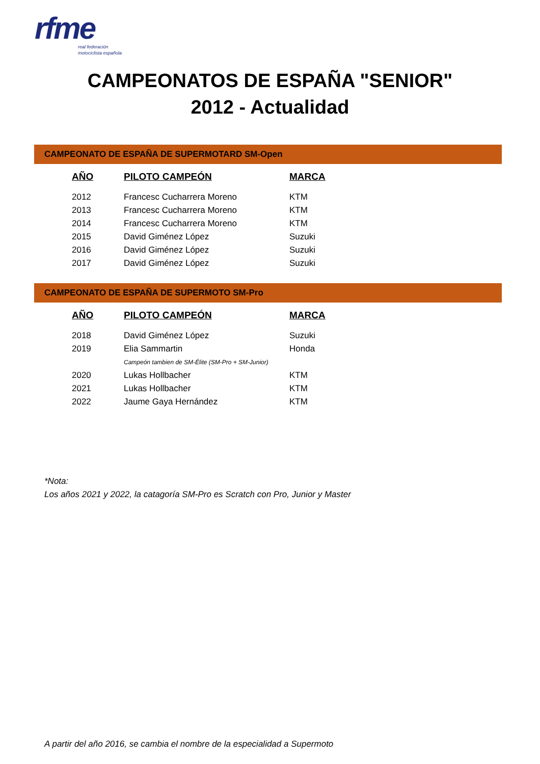rfme
real federación
motociclista española
CAMPEONATOS DE ESPAÑA "SENIOR"
2012 - Actualidad
CAMPEONATO DE ESPAÑA DE SUPERMOTARD SM-Open
| AÑO | PILOTO CAMPEÓN | MARCA |
| --- | --- | --- |
| 2012 | Francesc Cucharrera Moreno | KTM |
| 2013 | Francesc Cucharrera Moreno | KTM |
| 2014 | Francesc Cucharrera Moreno | KTM |
| 2015 | David Giménez López | Suzuki |
| 2016 | David Giménez López | Suzuki |
| 2017 | David Giménez López | Suzuki |
CAMPEONATO DE ESPAÑA DE SUPERMOTO SM-Pro
| AÑO | PILOTO CAMPEÓN | MARCA |
| --- | --- | --- |
| 2018 | David Giménez López | Suzuki |
| 2019 | Elia Sammartin | Honda |
| | Campeón tambien de SM-Élite (SM-Pro + SM-Junior) | |
| 2020 | Lukas Hollbacher | KTM |
| 2021 | Lukas Hollbacher | KTM |
| 2022 | Jaume Gaya Hernández | KTM |
*Nota:
Los años 2021 y 2022, la catagoría SM-Pro es Scratch con Pro, Junior y Master
A partir del año 2016, se cambia el nombre de la especialidad a Supermoto